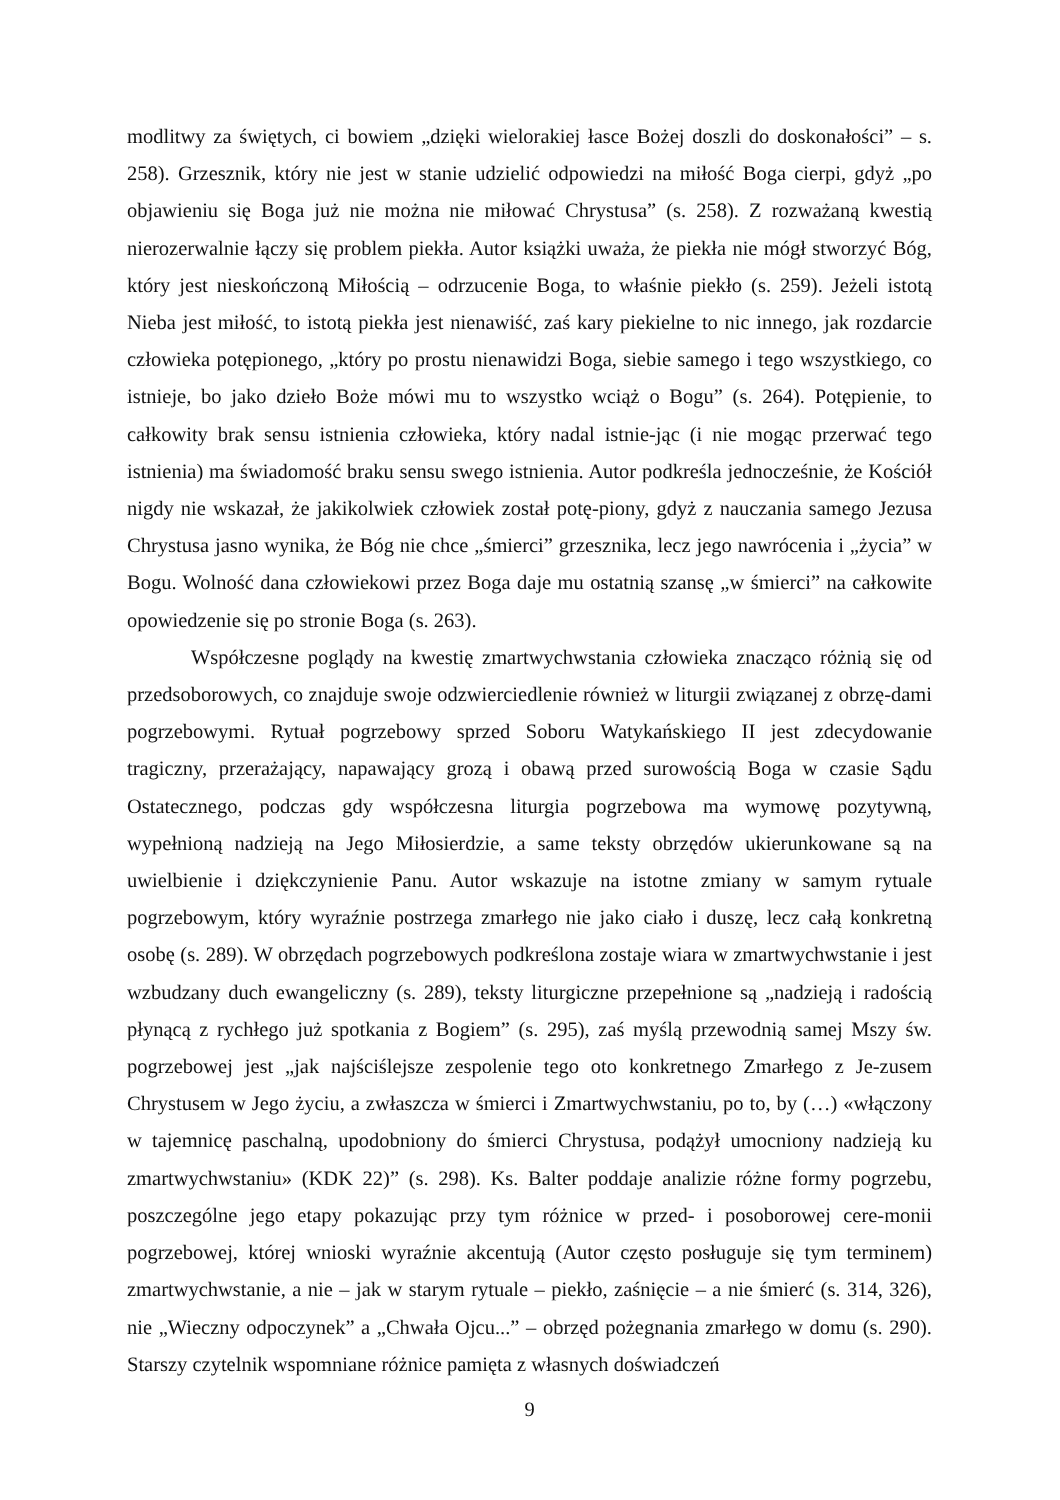modlitwy za świętych, ci bowiem „dzięki wielorakiej łasce Bożej doszli do doskonałości” – s. 258). Grzesznik, który nie jest w stanie udzielić odpowiedzi na miłość Boga cierpi, gdyż „po objawieniu się Boga już nie można nie miłować Chrystusa” (s. 258). Z rozważaną kwestią nierozerwalnie łączy się problem piekła. Autor książki uważa, że piekła nie mógł stworzyć Bóg, który jest nieskończoną Miłością – odrzucenie Boga, to właśnie piekło (s. 259). Jeżeli istotą Nieba jest miłość, to istotą piekła jest nienawiść, zaś kary piekielne to nic innego, jak rozdarcie człowieka potępionego, „który po prostu nienawidzi Boga, siebie samego i tego wszystkiego, co istnieje, bo jako dzieło Boże mówi mu to wszystko wciąż o Bogu” (s. 264). Potępienie, to całkowity brak sensu istnienia człowieka, który nadal istnie-jąc (i nie mogąc przerwać tego istnienia) ma świadomość braku sensu swego istnienia. Autor podkreśla jednocześnie, że Kościół nigdy nie wskazał, że jakikolwiek człowiek został potę-piony, gdyż z nauczania samego Jezusa Chrystusa jasno wynika, że Bóg nie chce „śmierci” grzesznika, lecz jego nawrócenia i „życia” w Bogu. Wolność dana człowiekowi przez Boga daje mu ostatnią szansę „w śmierci” na całkowite opowiedzenie się po stronie Boga (s. 263).
Współczesne poglądy na kwestię zmartwychwstania człowieka znacząco różnią się od przedsoborowych, co znajduje swoje odzwierciedlenie również w liturgii związanej z obrzę-dami pogrzebowymi. Rytuał pogrzebowy sprzed Soboru Watykańskiego II jest zdecydowanie tragiczny, przerażający, napawający grozą i obawą przed surowością Boga w czasie Sądu Ostatecznego, podczas gdy współczesna liturgia pogrzebowa ma wymowę pozytywną, wypełnioną nadzieją na Jego Miłosierdzie, a same teksty obrzędów ukierunkowane są na uwielbienie i dziękczynienie Panu. Autor wskazuje na istotne zmiany w samym rytuale pogrzebowym, który wyraźnie postrzega zmarłego nie jako ciało i duszę, lecz całą konkretną osobę (s. 289). W obrzędach pogrzebowych podkreślona zostaje wiara w zmartwychwstanie i jest wzbudzany duch ewangeliczny (s. 289), teksty liturgiczne przepełnione są „nadzieją i radością płynącą z rychłego już spotkania z Bogiem” (s. 295), zaś myślą przewodnią samej Mszy św. pogrzebowej jest „jak najściślejsze zespolenie tego oto konkretnego Zmarłego z Je-zusem Chrystusem w Jego życiu, a zwłaszcza w śmierci i Zmartwychwstaniu, po to, by (…) «włączony w tajemnicę paschalną, upodobniony do śmierci Chrystusa, podążył umocniony nadzieją ku zmartwychwstaniu» (KDK 22)” (s. 298). Ks. Balter poddaje analizie różne formy pogrzebu, poszczególne jego etapy pokazując przy tym różnice w przed- i posoborowej cere-monii pogrzebowej, której wnioski wyraźnie akcentują (Autor często posługuje się tym terminem) zmartwychwstanie, a nie – jak w starym rytuale – piekło, zaśnięcie – a nie śmierć (s. 314, 326), nie „Wieczny odpoczynek” a „Chwała Ojcu...” – obrzęd pożegnania zmarłego w domu (s. 290). Starszy czytelnik wspomniane różnice pamięta z własnych doświadczeń
9